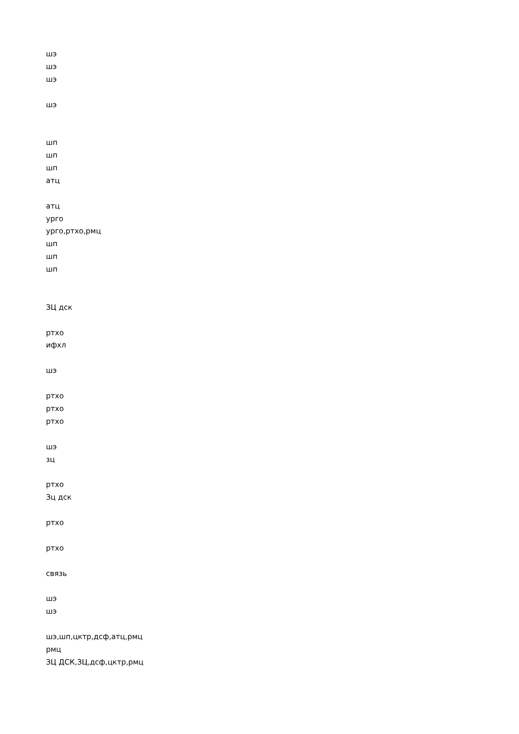шэ
шэ
шэ
шэ
шп
шп
шп
атц
атц
урго
урго,ртхо,рмц
шп
шп
шп
ЗЦ дск
ртхо
ифхл
шэ
ртхо
ртхо
ртхо
шэ
зц
ртхо
Зц дск
ртхо
ртхо
связь
шэ
шэ
шэ,шп,цктр,дсф,атц,рмц
рмц
ЗЦ ДСК,ЗЦ,дсф,цктр,рмц